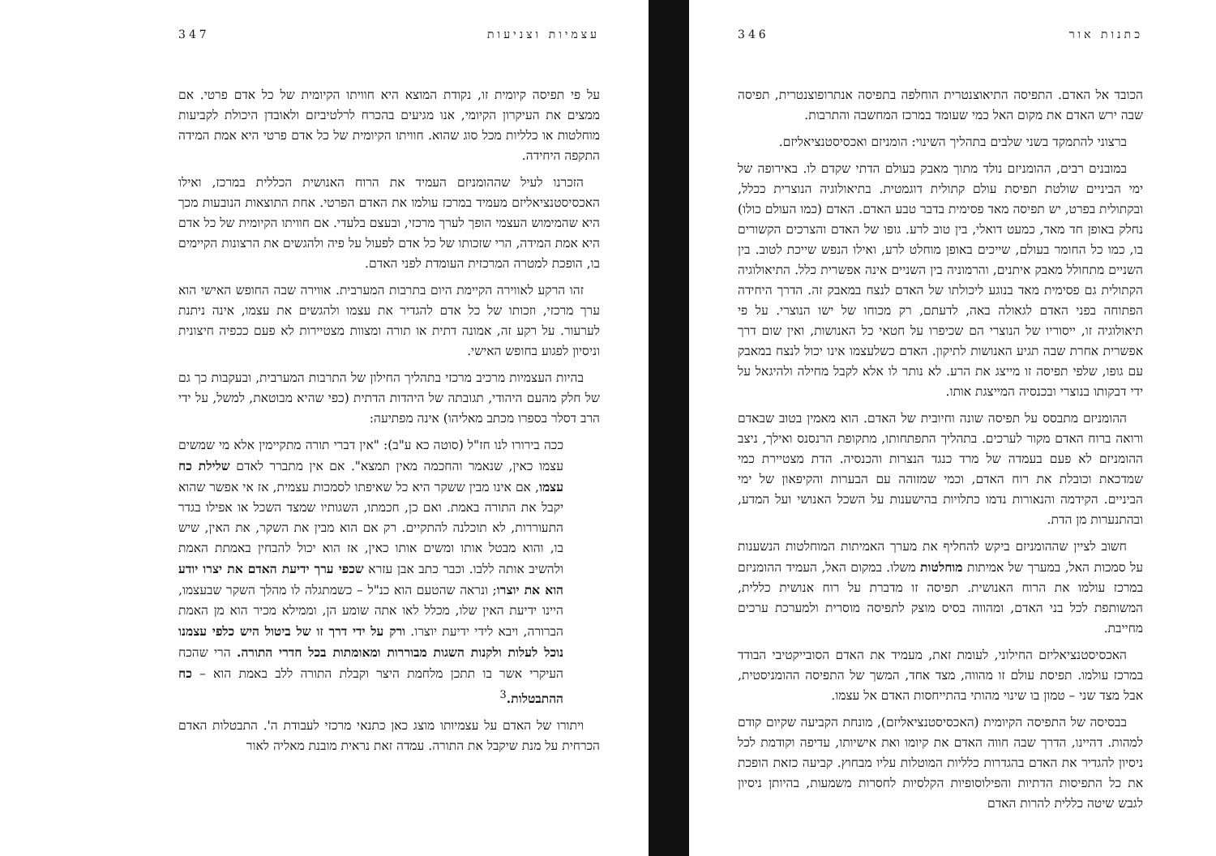כתנות אור 346
הכובד אל האדם. התפיסה התיאוצנטרית הוחלפה בתפיסה אנתרופוצנטרית, תפיסה שבה ירש האדם את מקום האל כמי שעומד במרכז המחשבה והתרבות.
ברצוני להתמקד בשני שלבים בתהליך השינוי: הומניזם ואכסיסטנציאליזם.
במובנים רבים, ההומניזם נולד מתוך מאבק בעולם הדתי שקדם לו. באירופה של ימי הביניים שולטת תפיסת עולם קתולית דוגמטית. בתיאולוגיה הנוצרית ככלל, ובקתולית בפרט, יש תפיסה מאד פסימית בדבר טבע האדם. האדם (כמו העולם כולו) נחלק באופן חד מאד, כמעט דואלי, בין טוב לרע. גופו של האדם והצרכים הקשורים בו, כמו כל החומר בעולם, שייכים באופן מוחלט לרע, ואילו הנפש שייכת לטוב. בין השניים מתחולל מאבק איתנים, והרמוניה בין השניים אינה אפשרית כלל. התיאולוגיה הקתולית גם פסימית מאד בנוגע ליכולתו של האדם לנצח במאבק זה. הדרך היחידה הפתוחה בפני האדם לגאולה באה, לדעתם, רק מכוחו של ישו הנוצרי. על פי תיאולוגיה זו, ייסוריו של הנוצרי הם שכיפרו על חטאי כל האנושות, ואין שום דרך אפשרית אחרת שבה תגיע האנושות לתיקון. האדם כשלעצמו אינו יכול לנצח במאבק עם גופו, שלפי תפיסה זו מייצג את הרע. לא נותר לו אלא לקבל מחילה ולהיגאל על ידי דבקותו בנוצרי ובכנסיה המייצגת אותו.
ההומניזם מתבסס על תפיסה שונה וחיובית של האדם. הוא מאמין בטוב שבאדם ורואה ברוח האדם מקור לערכים. בתהליך התפתחותו, מתקופת הרנסנס ואילך, ניצב ההומניזם לא פעם בעמדה של מרד כנגד הנצרות והכנסיה. הדת מצטיירת כמי שמדכאת וכובלת את רוח האדם, וכמי שמזוהה עם הבערות והקיפאון של ימי הביניים. הקידמה והנאורות נדמו כתלויות בהישענות על השכל האנושי ועל המדע, ובהתנערות מן הדת.
חשוב לציין שההומניזם ביקש להחליף את מערך האמיתות המוחלטות הנשענות על סמכות האל, במערך של אמיתות מוחלטות משלו. במקום האל, העמיד ההומניזם במרכז עולמו את הרוח האנושית. תפיסה זו מדברת על רוח אנושית כללית, המשותפת לכל בני האדם, ומהווה בסיס מוצק לתפיסה מוסרית ולמערכת ערכים מחייבת.
האכסיסטנציאליזם החילוני, לעומת זאת, מעמיד את האדם הסובייקטיבי הבודד במרכז עולמו. תפיסת עולם זו מהווה, מצד אחד, המשך של התפיסה ההומניסטית, אבל מצד שני – טמון בו שינוי מהותי בהתייחסות האדם אל עצמו.
בבסיסה של התפיסה הקיומית (האכסיסטנציאליזם), מונחת הקביעה שקיום קודם למהות. דהיינו, הדרך שבה חווה האדם את קיומו ואת אישיותו, עדיפה וקודמת לכל ניסיון להגדיר את האדם בהגדרות כלליות המוטלות עליו מבחוץ. קביעה כזאת הופכת את כל התפיסות הדתיות והפילוסופיות הקלסיות לחסרות משמעות, בהיותן ניסיון לגבש שיטה כללית להרות האדם
עצמיות וצניעות 347
על פי תפיסה קיומית זו, נקודת המוצא היא חוויתו הקיומית של כל אדם פרטי. אם ממצים את העיקרון הקיומי, אנו מגיעים בהכרח לרלטיביזם ולאובדן היכולת לקביעות מוחלטות או כלליות מכל סוג שהוא. חוויתו הקיומית של כל אדם פרטי היא אמת המידה התקפה היחידה.
הזכרנו לעיל שההומניזם העמיד את הרוח האנושית הכללית במרכז, ואילו האכסיסטנציאליזם מעמיד במרכז עולמו את האדם הפרטי. אחת התוצאות הנובעות מכך היא שהמימוש העצמי הופך לערך מרכזי, ובעצם בלעדי. אם חוויתו הקיומית של כל אדם היא אמת המידה, הרי שזכותו של כל אדם לפעול על פיה ולהגשים את הרצונות הקיימים בו, הופכת למטרה המרכזית העומדת לפני האדם.
זהו הרקע לאווירה הקיימת היום בתרבות המערבית. אווירה שבה החופש האישי הוא ערך מרכזי, וזכותו של כל אדם להגדיר את עצמו ולהגשים את עצמו, אינה ניתנת לערעור. על רקע זה, אמונה דתית או תורה ומצוות מצטיירות לא פעם ככפיה חיצונית וניסיון לפגוע בחופש האישי.
בהיות העצמיות מרכיב מרכזי בתהליך החילון של התרבות המערבית, ובעקבות כך גם של חלק מהעם היהודי, תגובתה של היהדות הדתית (כפי שהיא מבוטאת, למשל, על ידי הרב דסלר בספרו מכתב מאליהו) אינה מפתיעה:
ככה בירורו לנו חז"ל (סוטה כא ע"ב): "אין דברי תורה מתקיימין אלא מי שמשים עצמו כאין, שנאמר והחכמה מאין תמצא". אם אין מתברר לאדם שלילת כח עצמו, אם אינו מבין ששקר היא כל שאיפתו לסמכות עצמית, אז אי אפשר שהוא יקבל את התורה באמת. ואם כן, חכמתו, השגותיו שמצד השכל או אפילו בגדר התעוררות, לא תוכלנה להתקיים. רק אם הוא מבין את השקר, את האין, שיש בו, והוא מבטל אותו ומשים אותו כאין, אז הוא יכול להבחין באמתת האמת ולהשיב אותה ללבו. וכבר כתב אבן עזרא שכפי ערך ידיעת האדם את יצרו יודע הוא את יוצרו; ונראה שהטעם הוא כנ"ל – כשמתגלה לו מהלך השקר שבעצמו, היינו ידיעת האין שלו, מכלל לאו אתה שומע הן, וממילא מכיר הוא מן האמת הברורה, ויבא לידי ידיעת יוצרו. ורק על ידי דרך זו של ביטול היש כלפי עצמנו נוכל לעלות ולקנות השגות מבוררות ומאומתות בכל חדרי התורה. הרי שהכח העיקרי אשר בו תתכן מלחמת היצר וקבלת התורה ללב באמת הוא – כח ההתבטלות.<sup>3</sup>
ויתורו של האדם על עצמיותו מוצג כאן כתנאי מרכזי לעבודת ה'. התבטלות האדם הכרחית על מנת שיקבל את התורה. עמדה זאת נראית מובנת מאליה לאור